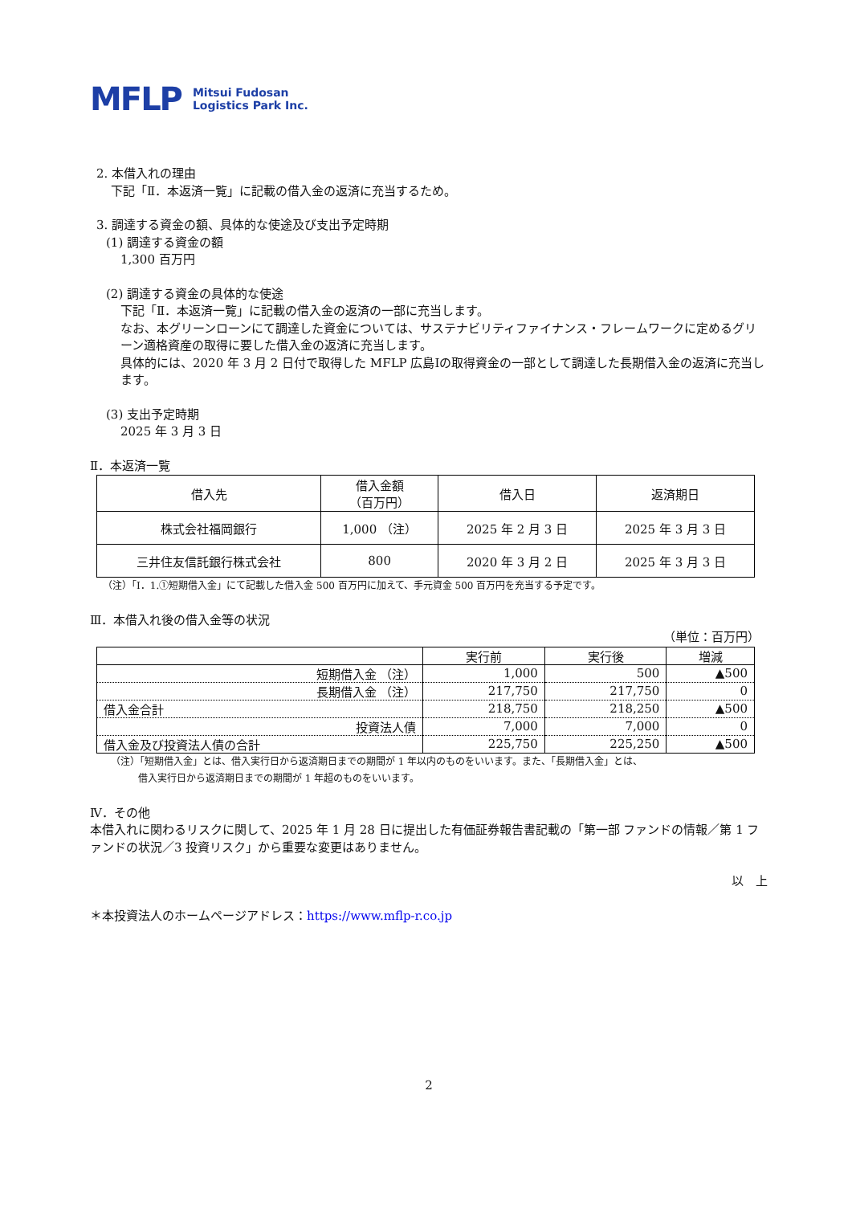MFLP
Mitsui Fudosan
Logistics Park Inc.
2. 本借入れの理由
下記「Ⅱ．本返済一覧」に記載の借入金の返済に充当するため。
3. 調達する資金の額、具体的な使途及び支出予定時期
(1) 調達する資金の額
1,300 百万円
(2) 調達する資金の具体的な使途
下記「Ⅱ．本返済一覧」に記載の借入金の返済の一部に充当します。
なお、本グリーンローンにて調達した資金については、サステナビリティファイナンス・フレームワークに定めるグリーン適格資産の取得に要した借入金の返済に充当します。
具体的には、2020 年 3 月 2 日付で取得した MFLP 広島Ⅰの取得資金の一部として調達した長期借入金の返済に充当します。
(3) 支出予定時期
2025 年 3 月 3 日
Ⅱ．本返済一覧
| 借入先 | 借入金額 （百万円） | 借入日 | 返済期日 |
| --- | --- | --- | --- |
| 株式会社福岡銀行 | 1,000 （注） | 2025 年 2 月 3 日 | 2025 年 3 月 3 日 |
| 三井住友信託銀行株式会社 | 800 | 2020 年 3 月 2 日 | 2025 年 3 月 3 日 |
（注）「Ⅰ．1.①短期借入金」にて記載した借入金 500 百万円に加えて、手元資金 500 百万円を充当する予定です。
Ⅲ．本借入れ後の借入金等の状況
（単位：百万円）
| | 実行前 | 実行後 | 増減 |
| --- | --- | --- | --- |
| 短期借入金 （注） | 1,000 | 500 | ▲500 |
| 長期借入金 （注） | 217,750 | 217,750 | 0 |
| 借入金合計 | 218,750 | 218,250 | ▲500 |
| 投資法人債 | 7,000 | 7,000 | 0 |
| 借入金及び投資法人債の合計 | 225,750 | 225,250 | ▲500 |
（注）「短期借入金」とは、借入実行日から返済期日までの期間が 1 年以内のものをいいます。また、「長期借入金」とは、
借入実行日から返済期日までの期間が 1 年超のものをいいます。
Ⅳ．その他
本借入れに関わるリスクに関して、2025 年 1 月 28 日に提出した有価証券報告書記載の「第一部 ファンドの情報／第 1 ファンドの状況／3 投資リスク」から重要な変更はありません。
以　上
＊本投資法人のホームページアドレス：https://www.mflp-r.co.jp
2